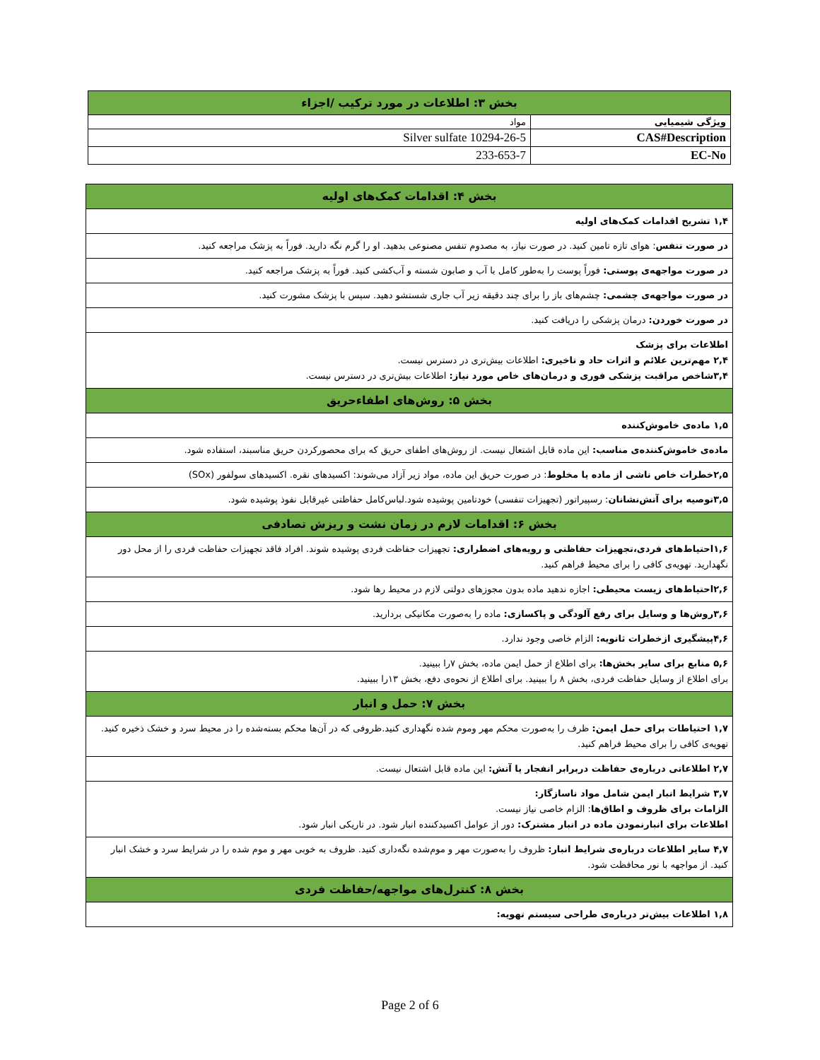| بخش ۳: اطلاعات در مورد ترکیب /اجزاء | |
| ویژگی شیمیایی | مواد |
| CAS#Description | 10294-26-5 Silver sulfate |
| EC-No | 233-653-7 |
| بخش ۴: اقدامات کمک‌های اولیه |
| ۱,۴ تشریح اقدامات کمک‌های اولیه |
| در صورت تنفس : هوای تازه تامین کنید. در صورت نیاز، به مصدوم تنفس مصنوعی بدهید. او را گرم نگه دارید. فوراً به پزشک مراجعه کنید. |
| در صورت مواجهه‌ی پوستی: فوراً پوست را به‌طور کامل با آب و صابون شسته و آب‌کشی کنید. فوراً به پزشک مراجعه کنید. |
| در صورت مواجهه‌ی چشمی: چشم‌های باز را برای چند دقیقه زیر آب جاری شستشو دهید. سپس با پزشک مشورت کنید. |
| در صورت خوردن: درمان پزشکی را دریافت کنید. |
| اطلاعات برای پزشک ۲,۴ مهم‌ترین علائم و اثرات حاد و تاخیری: اطلاعات بیش‌تری در دسترس نیست. ۳,۴شاخص مراقبت پزشکی فوری و درمان‌های خاص مورد نیاز: اطلاعات بیش‌تری در دسترس نیست. |
| بخش ۵: روش‌های اطفاءحریق |
| ۱,۵ ماده‌ی خاموش‌کننده |
| ماده‌ی خاموش‌کننده‌ی مناسب: این ماده قابل اشتعال نیست. از روش‌های اطفای حریق که برای محصورکردن حریق مناسبند، استفاده شود. |
| ۲,۵خطرات خاص ناشی از ماده یا مخلوط : در صورت حریق این ماده، مواد زیر آزاد می‌شوند: اکسیدهای نقره. اکسیدهای سولفور (SOx) |
| ۳,۵توصیه برای آتش‌نشانان : رسپیراتور (تجهیزات تنفسی) خودتامین پوشیده شود.لباس‌کامل حفاظتی غیرقابل نفوذ پوشیده شود. |
| بخش ۶: اقدامات لازم در زمان نشت و ریزش تصادفی |
| ۱,۶احتیاط‌های فردی،تجهیزات حفاظتی و رویه‌های اضطراری: تجهیزات حفاظت فردی پوشیده شوند. افراد فاقد تجهیزات حفاظت فردی را از محل دور نگهدارید. تهویه‌ی کافی را برای محیط فراهم کنید. |
| ۲,۶احتیاط‌های زیست محیطی: اجازه ندهید ماده بدون مجوزهای دولتی لازم در محیط رها شود. |
| ۳,۶روش‌ها و وسایل برای رفع آلودگی و پاکسازی: ماده را به‌صورت مکانیکی بردارید. |
| ۴,۶پیشگیری ازخطرات ثانویه: الزام خاصی وجود ندارد. |
| ۵,۶ منابع برای سایر بخش‌ها: برای اطلاع از حمل ایمن ماده، بخش ۷را ببینید. برای اطلاع از وسایل حفاظت فردی، بخش ۸ را ببینید. برای اطلاع از نحوه‌ی دفع، بخش ۱۳را ببینید. |
| بخش ۷: حمل و انبار |
| ۱,۷ احتیاطات برای حمل ایمن: ظرف را به‌صورت محکم مهر وموم شده نگهداری کنید.ظروفی که در آن‌ها محکم بسته‌شده را در محیط سرد و خشک ذخیره کنید. تهویه‌ی کافی را برای محیط فراهم کنید. |
| ۲,۷ اطلاعاتی درباره‌ی حفاظت دربرابر انفجار یا آتش: این ماده قابل اشتعال نیست. |
| ۳,۷ شرایط انبار ایمن شامل مواد ناسازگار: الزامات برای ظروف و اطاق‌ها : الزام خاصی نیاز نیست. اطلاعات برای انبارنمودن ماده در انبار مشترک: دور از عوامل اکسیدکننده انبار شود. در تاریکی انبار شود. |
| ۴,۷ سایر اطلاعات درباره‌ی شرایط انبار: ظروف را به‌صورت مهر و موم‌شده نگه‌داری کنید. ظروف به خوبی مهر و موم شده را در شرایط سرد و خشک انبار کنید. از مواجهه با نور محافظت شود. |
| بخش ۸: کنترل‌های مواجهه/حفاظت فردی |
| ۱,۸ اطلاعات بیش‌تر درباره‌ی طراحی سیستم تهویه: |
Page 2 of 6